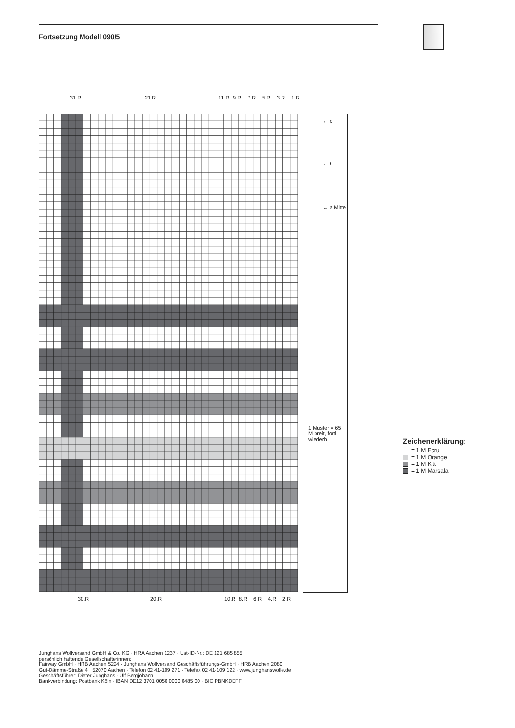Fortsetzung Modell 090/5
31.R 21.R 11.R 9.R 7.R 5.R 3.R 1.R
← c
← b
← a Mitte
1 Muster = 65 M breit, fortl wiederh
30.R 20.R 10.R 8.R 6.R 4.R 2.R
Zeichenerklärung:
= 1 M Ecru
= 1 M Orange
= 1 M Kitt
= 1 M Marsala
Junghans Wollversand GmbH & Co. KG · HRA Aachen 1237 · Ust-ID-Nr.: DE 121 685 855
persönlich haftende Gesellschafterinnen:
Fairway GmbH · HRB Aachen 5224 · Junghans Wollversand Geschäftsführungs-GmbH · HRB Aachen 2080
Gut-Dämme-Straße 4 · 52070 Aachen · Telefon 02 41-109 271 · Telefax 02 41-109 122 · www.junghanswolle.de
Geschäftsführer: Dieter Junghans · Ulf Bergjohann
Bankverbindung: Postbank Köln · IBAN DE12 3701 0050 0000 0485 00 · BIC PBNKDEFF